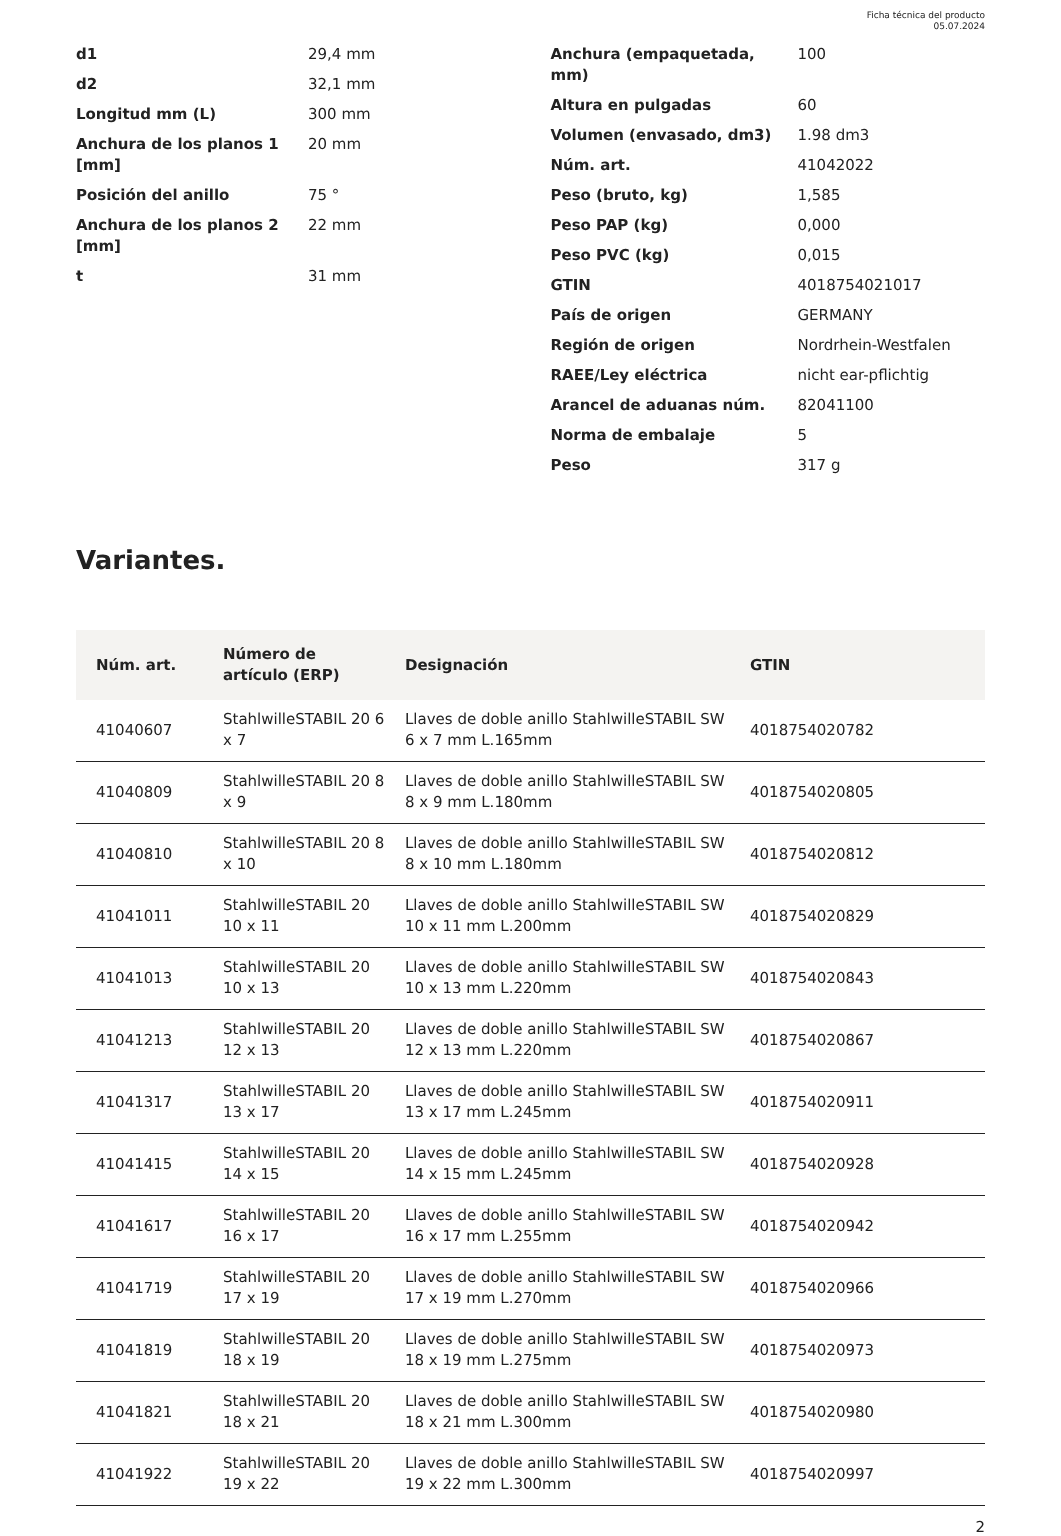Ficha técnica del producto
05.07.2024
| d1 | 29,4 mm |
| d2 | 32,1 mm |
| Longitud mm (L) | 300 mm |
| Anchura de los planos 1 [mm] | 20 mm |
| Posición del anillo | 75 ° |
| Anchura de los planos 2 [mm] | 22 mm |
| t | 31 mm |
| Anchura (empaquetada, mm) | 100 |
| Altura en pulgadas | 60 |
| Volumen (envasado, dm3) | 1.98 dm3 |
| Núm. art. | 41042022 |
| Peso (bruto, kg) | 1,585 |
| Peso PAP (kg) | 0,000 |
| Peso PVC (kg) | 0,015 |
| GTIN | 4018754021017 |
| País de origen | GERMANY |
| Región de origen | Nordrhein-Westfalen |
| RAEE/Ley eléctrica | nicht ear-pflichtig |
| Arancel de aduanas núm. | 82041100 |
| Norma de embalaje | 5 |
| Peso | 317 g |
Variantes.
| Núm. art. | Número de artículo (ERP) | Designación | GTIN |
| --- | --- | --- | --- |
| 41040607 | StahlwilleSTABIL 20 6 x 7 | Llaves de doble anillo StahlwilleSTABIL SW 6 x 7 mm L.165mm | 4018754020782 |
| 41040809 | StahlwilleSTABIL 20 8 x 9 | Llaves de doble anillo StahlwilleSTABIL SW 8 x 9 mm L.180mm | 4018754020805 |
| 41040810 | StahlwilleSTABIL 20 8 x 10 | Llaves de doble anillo StahlwilleSTABIL SW 8 x 10 mm L.180mm | 4018754020812 |
| 41041011 | StahlwilleSTABIL 20 10 x 11 | Llaves de doble anillo StahlwilleSTABIL SW 10 x 11 mm L.200mm | 4018754020829 |
| 41041013 | StahlwilleSTABIL 20 10 x 13 | Llaves de doble anillo StahlwilleSTABIL SW 10 x 13 mm L.220mm | 4018754020843 |
| 41041213 | StahlwilleSTABIL 20 12 x 13 | Llaves de doble anillo StahlwilleSTABIL SW 12 x 13 mm L.220mm | 4018754020867 |
| 41041317 | StahlwilleSTABIL 20 13 x 17 | Llaves de doble anillo StahlwilleSTABIL SW 13 x 17 mm L.245mm | 4018754020911 |
| 41041415 | StahlwilleSTABIL 20 14 x 15 | Llaves de doble anillo StahlwilleSTABIL SW 14 x 15 mm L.245mm | 4018754020928 |
| 41041617 | StahlwilleSTABIL 20 16 x 17 | Llaves de doble anillo StahlwilleSTABIL SW 16 x 17 mm L.255mm | 4018754020942 |
| 41041719 | StahlwilleSTABIL 20 17 x 19 | Llaves de doble anillo StahlwilleSTABIL SW 17 x 19 mm L.270mm | 4018754020966 |
| 41041819 | StahlwilleSTABIL 20 18 x 19 | Llaves de doble anillo StahlwilleSTABIL SW 18 x 19 mm L.275mm | 4018754020973 |
| 41041821 | StahlwilleSTABIL 20 18 x 21 | Llaves de doble anillo StahlwilleSTABIL SW 18 x 21 mm L.300mm | 4018754020980 |
| 41041922 | StahlwilleSTABIL 20 19 x 22 | Llaves de doble anillo StahlwilleSTABIL SW 19 x 22 mm L.300mm | 4018754020997 |
2